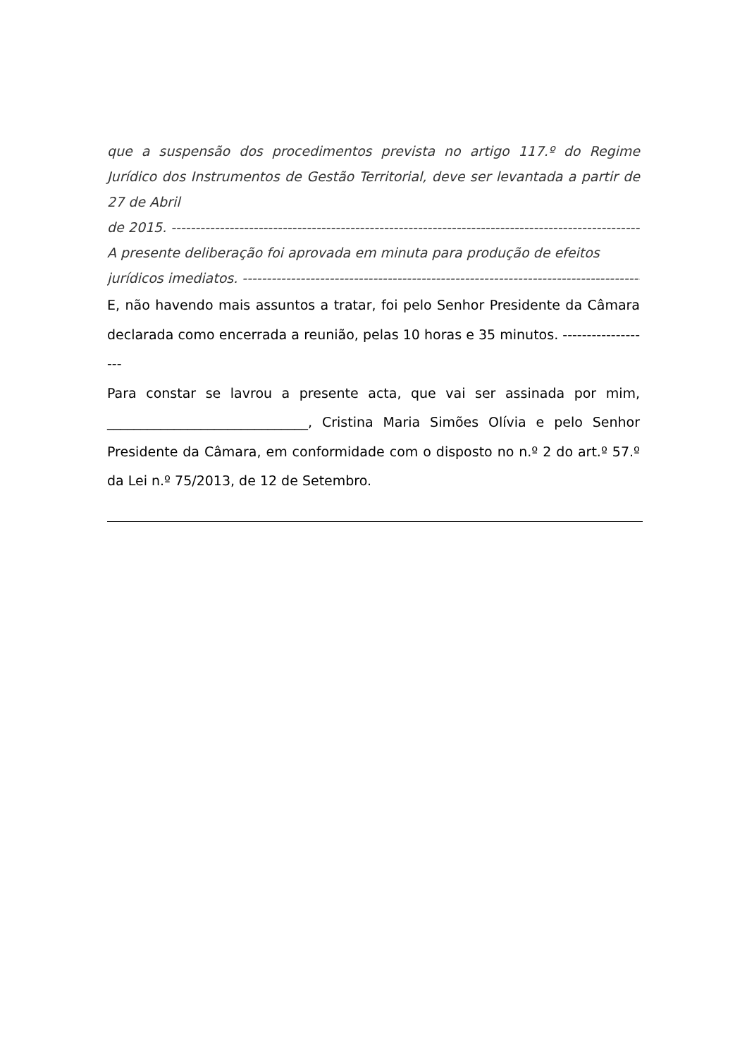que a suspensão dos procedimentos prevista no artigo 117.º do Regime Jurídico dos Instrumentos de Gestão Territorial, deve ser levantada a partir de 27 de Abril
de 2015. ------------------------------------------------------------------------------------------------------------
A presente deliberação foi aprovada em minuta para produção de efeitos
jurídicos imediatos. ------------------------------------------------------------------------------------------
E, não havendo mais assuntos a tratar, foi pelo Senhor Presidente da Câmara declarada como encerrada a reunião, pelas 10 horas e 35 minutos. -------------------
Para constar se lavrou a presente acta, que vai ser assinada por mim, ______________________________, Cristina Maria Simões Olívia e pelo Senhor Presidente da Câmara, em conformidade com o disposto no n.º 2 do art.º 57.º da Lei n.º 75/2013, de 12 de Setembro.